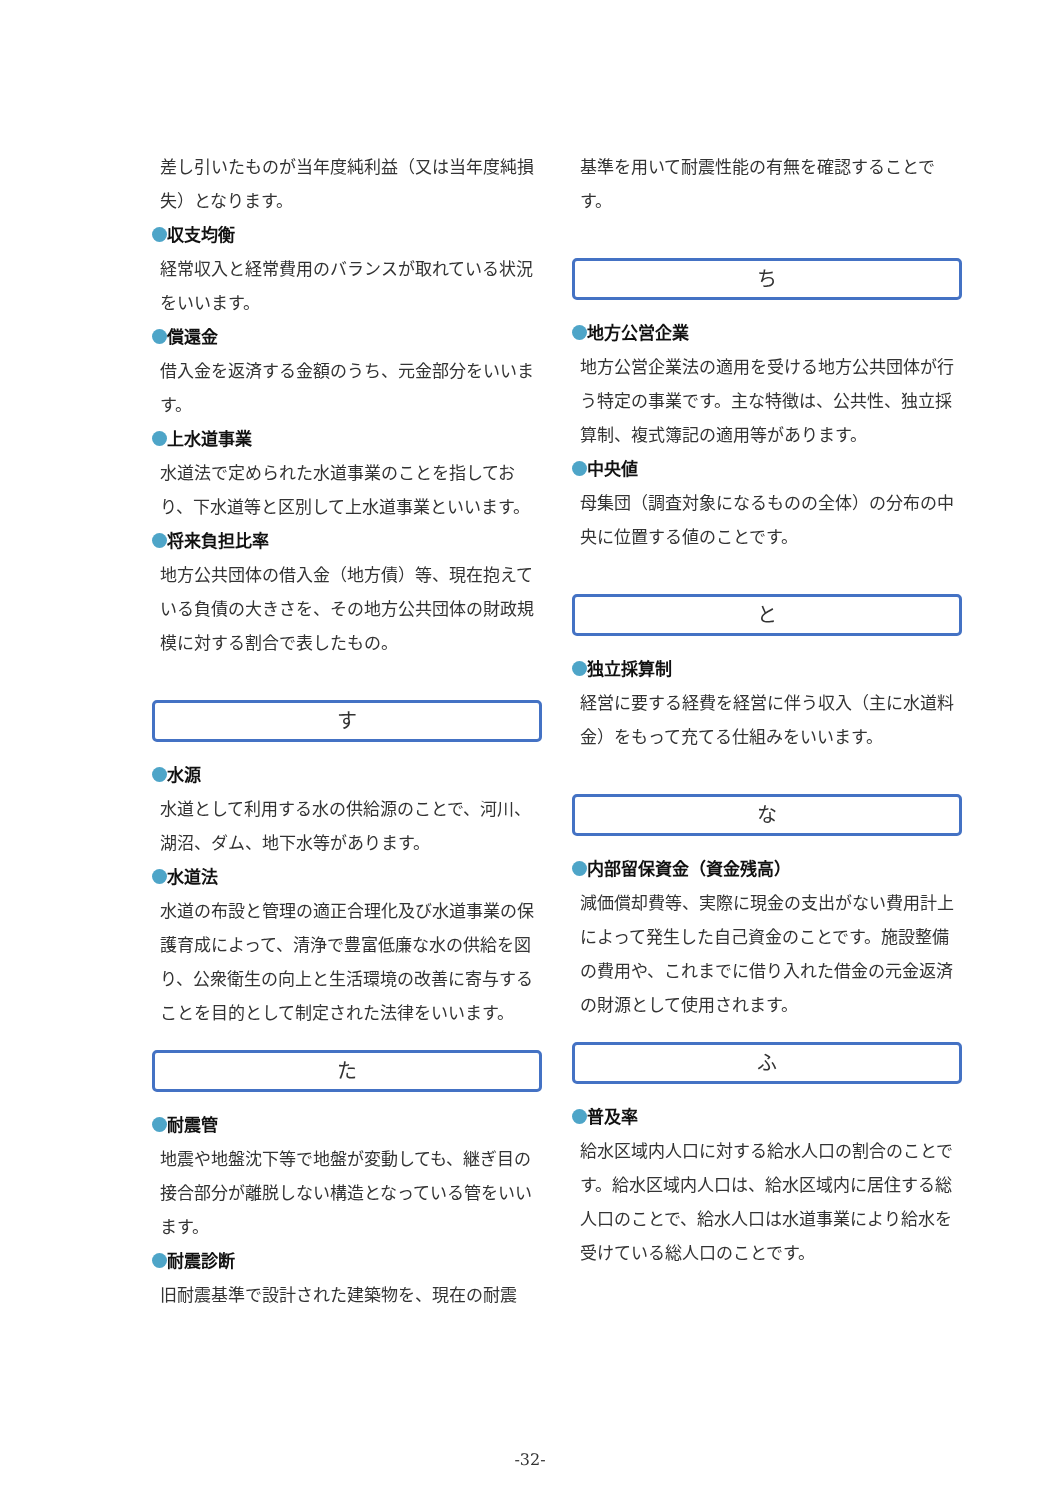差し引いたものが当年度純利益（又は当年度純損失）となります。
収支均衡
経常収入と経常費用のバランスが取れている状況をいいます。
償還金
借入金を返済する金額のうち、元金部分をいいます。
上水道事業
水道法で定められた水道事業のことを指しており、下水道等と区別して上水道事業といいます。
将来負担比率
地方公共団体の借入金（地方債）等、現在抱えている負債の大きさを、その地方公共団体の財政規模に対する割合で表したもの。
す
水源
水道として利用する水の供給源のことで、河川、湖沼、ダム、地下水等があります。
水道法
水道の布設と管理の適正合理化及び水道事業の保護育成によって、清浄で豊富低廉な水の供給を図り、公衆衛生の向上と生活環境の改善に寄与することを目的として制定された法律をいいます。
た
耐震管
地震や地盤沈下等で地盤が変動しても、継ぎ目の接合部分が離脱しない構造となっている管をいいます。
耐震診断
旧耐震基準で設計された建築物を、現在の耐震
基準を用いて耐震性能の有無を確認することです。
ち
地方公営企業
地方公営企業法の適用を受ける地方公共団体が行う特定の事業です。主な特徴は、公共性、独立採算制、複式簿記の適用等があります。
中央値
母集団（調査対象になるものの全体）の分布の中央に位置する値のことです。
と
独立採算制
経営に要する経費を経営に伴う収入（主に水道料金）をもって充てる仕組みをいいます。
な
内部留保資金（資金残高）
減価償却費等、実際に現金の支出がない費用計上によって発生した自己資金のことです。施設整備の費用や、これまでに借り入れた借金の元金返済の財源として使用されます。
ふ
普及率
給水区域内人口に対する給水人口の割合のことです。給水区域内人口は、給水区域内に居住する総人口のことで、給水人口は水道事業により給水を受けている総人口のことです。
-32-